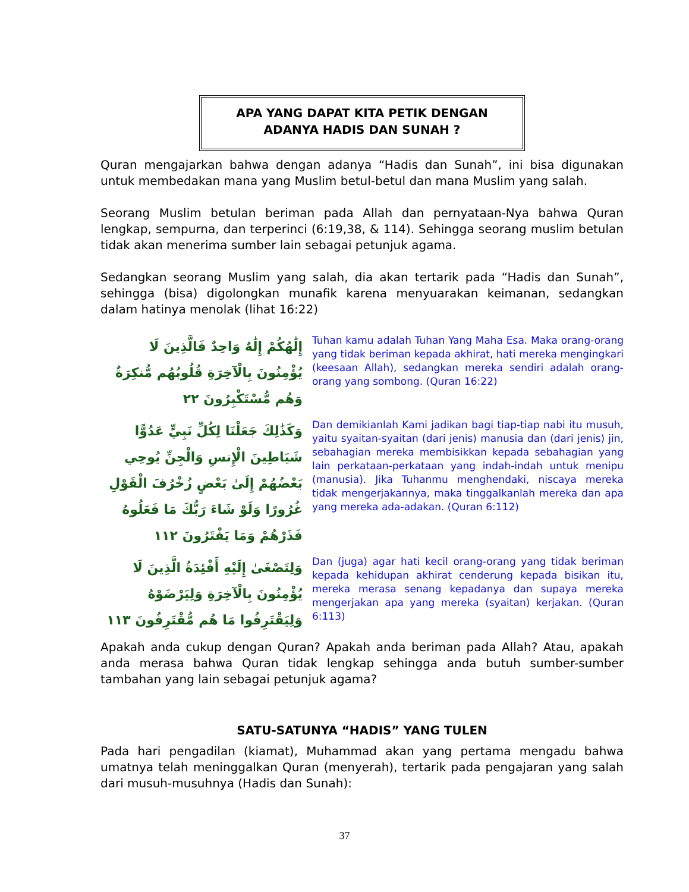APA YANG DAPAT KITA PETIK DENGAN
ADANYA HADIS DAN SUNAH ?
Quran mengajarkan bahwa dengan adanya “Hadis dan Sunah”, ini bisa digunakan untuk membedakan mana yang Muslim betul-betul dan mana Muslim yang salah.
Seorang Muslim betulan beriman pada Allah dan pernyataan-Nya bahwa Quran lengkap, sempurna, dan terperinci (6:19,38, & 114). Sehingga seorang muslim betulan tidak akan menerima sumber lain sebagai petunjuk agama.
Sedangkan seorang Muslim yang salah, dia akan tertarik pada “Hadis dan Sunah”, sehingga (bisa) digolongkan munafik karena menyuarakan keimanan, sedangkan dalam hatinya menolak (lihat 16:22)
إِلَٰهُكُمْ إِلَٰهٌ وَاحِدٌ فَالَّذِينَ لَا يُؤْمِنُونَ بِالْآخِرَةِ قُلُوبُهُم مُّنكِرَةٌ وَهُم مُّسْتَكْبِرُونَ ٢٢
Tuhan kamu adalah Tuhan Yang Maha Esa. Maka orang-orang yang tidak beriman kepada akhirat, hati mereka mengingkari (keesaan Allah), sedangkan mereka sendiri adalah orang-orang yang sombong. (Quran 16:22)
وَكَذَٰلِكَ جَعَلْنَا لِكُلِّ نَبِيٍّ عَدُوًّا شَيَاطِينَ الْإِنسِ وَالْجِنِّ يُوحِي بَعْضُهُمْ إِلَىٰ بَعْضٍ زُخْرُفَ الْقَوْلِ غُرُورًا وَلَوْ شَاءَ رَبُّكَ مَا فَعَلُوهُ فَذَرْهُمْ وَمَا يَفْتَرُونَ ١١٢
Dan demikianlah Kami jadikan bagi tiap-tiap nabi itu musuh, yaitu syaitan-syaitan (dari jenis) manusia dan (dari jenis) jin, sebahagian mereka membisikkan kepada sebahagian yang lain perkataan-perkataan yang indah-indah untuk menipu (manusia). Jika Tuhanmu menghendaki, niscaya mereka tidak mengerjakannya, maka tinggalkanlah mereka dan apa yang mereka ada-adakan. (Quran 6:112)
وَلِتَصْغَىٰ إِلَيْهِ أَفْئِدَةُ الَّذِينَ لَا يُؤْمِنُونَ بِالْآخِرَةِ وَلِيَرْضَوْهُ وَلِيَقْتَرِفُوا مَا هُم مُّقْتَرِفُونَ ١١٣
Dan (juga) agar hati kecil orang-orang yang tidak beriman kepada kehidupan akhirat cenderung kepada bisikan itu, mereka merasa senang kepadanya dan supaya mereka mengerjakan apa yang mereka (syaitan) kerjakan. (Quran 6:113)
Apakah anda cukup dengan Quran? Apakah anda beriman pada Allah? Atau, apakah anda merasa bahwa Quran tidak lengkap sehingga anda butuh sumber-sumber tambahan yang lain sebagai petunjuk agama?
SATU-SATUNYA “HADIS” YANG TULEN
Pada hari pengadilan (kiamat), Muhammad akan yang pertama mengadu bahwa umatnya telah meninggalkan Quran (menyerah), tertarik pada pengajaran yang salah dari musuh-musuhnya (Hadis dan Sunah):
37